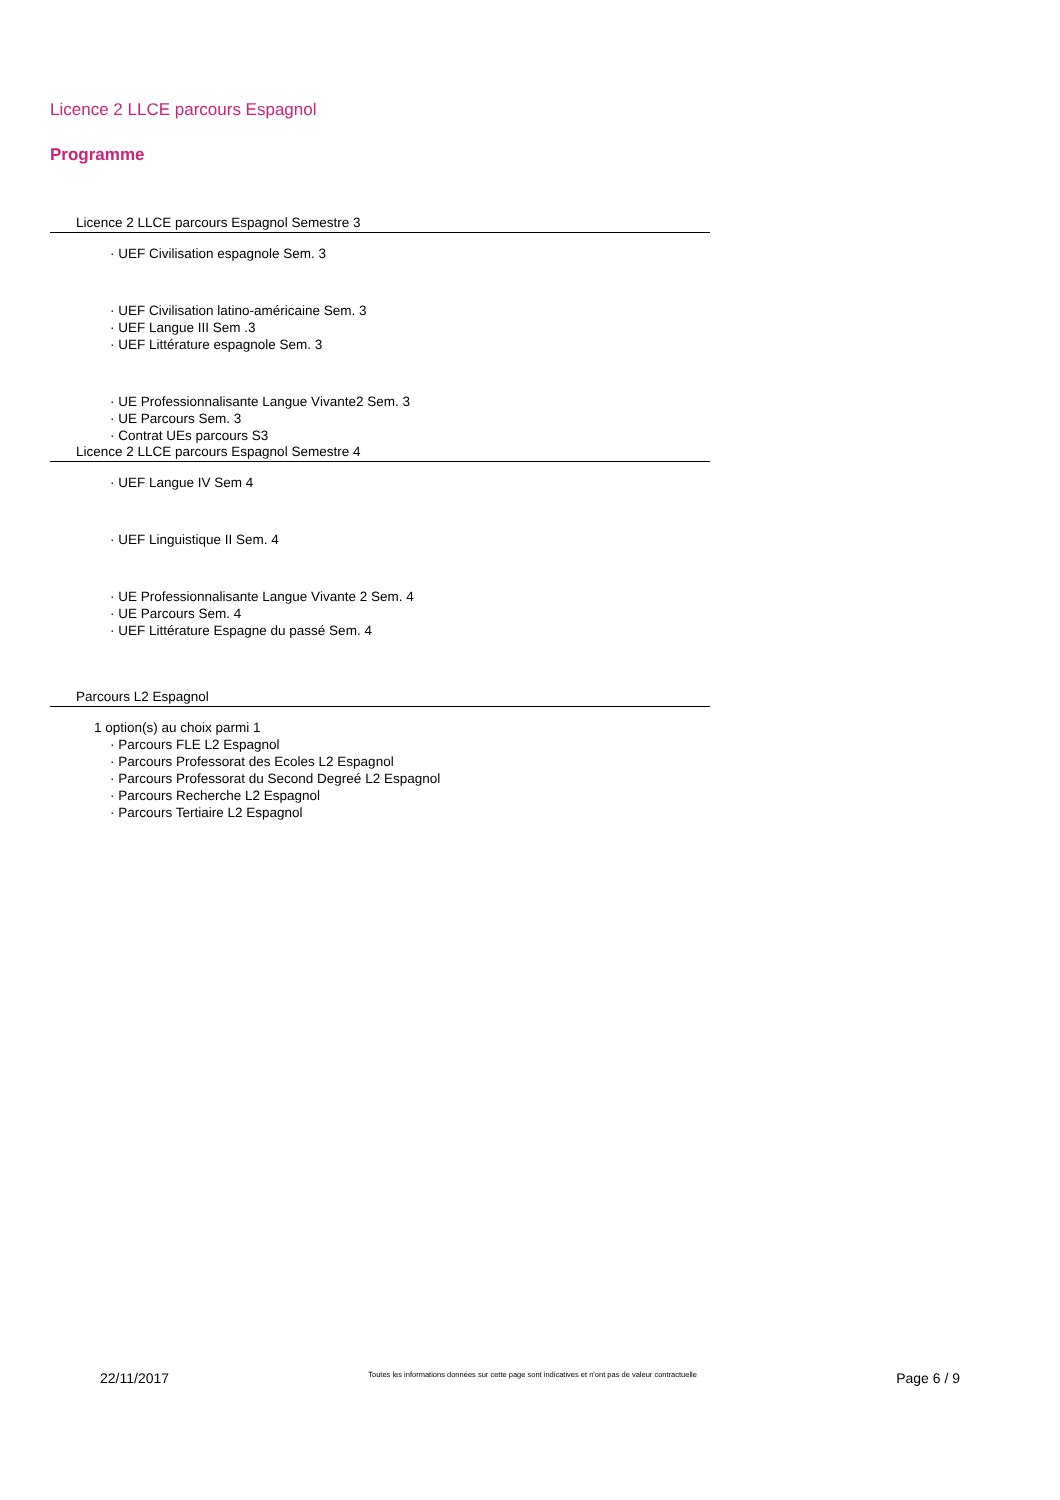Licence 2 LLCE parcours Espagnol
Programme
Licence 2 LLCE parcours Espagnol Semestre 3
· UEF Civilisation espagnole Sem. 3
· UEF Civilisation latino-américaine Sem. 3
· UEF Langue III Sem .3
· UEF Littérature espagnole Sem. 3
· UE Professionnalisante Langue Vivante2 Sem. 3
· UE Parcours Sem. 3
· Contrat UEs parcours S3
Licence 2 LLCE parcours Espagnol Semestre 4
· UEF Langue IV Sem 4
· UEF Linguistique II Sem. 4
· UE Professionnalisante Langue Vivante 2 Sem. 4
· UE Parcours Sem. 4
· UEF Littérature Espagne du passé Sem. 4
Parcours L2 Espagnol
1 option(s) au choix parmi 1
· Parcours FLE L2 Espagnol
· Parcours Professorat des Ecoles L2 Espagnol
· Parcours Professorat du Second Degreé L2 Espagnol
· Parcours Recherche L2 Espagnol
· Parcours Tertiaire L2 Espagnol
22/11/2017 Toutes les informations données sur cette page sont indicatives et n'ont pas de valeur contractuelle Page 6 / 9